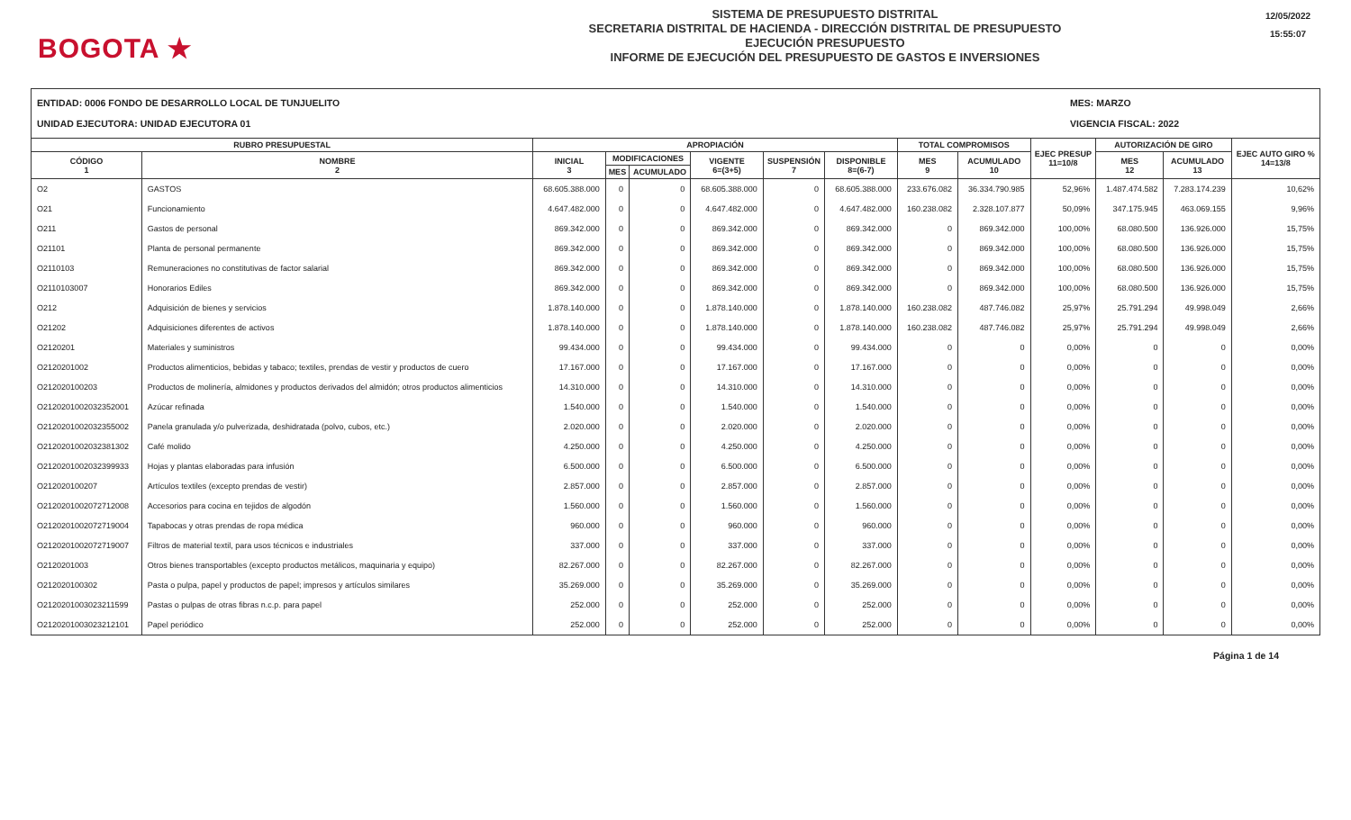BOGOTA ★
SISTEMA DE PRESUPUESTO DISTRITAL
SECRETARIA DISTRITAL DE HACIENDA - DIRECCIÓN DISTRITAL DE PRESUPUESTO
EJECUCIÓN PRESUPUESTO
INFORME DE EJECUCIÓN DEL PRESUPUESTO DE GASTOS E INVERSIONES
12/05/2022
15:55:07
ENTIDAD: 0006 FONDO DE DESARROLLO LOCAL DE TUNJUELITO
UNIDAD EJECUTORA: UNIDAD EJECUTORA 01
MES: MARZO
VIGENCIA FISCAL: 2022
| RUBRO PRESUPUESTAL | | APROPIACIÓN | | | | | | TOTAL COMPROMISOS | | EJEC PRESUP 11=10/8 | AUTORIZACIÓN DE GIRO | | EJEC AUTO GIRO % 14=13/8 |
| --- | --- | --- | --- | --- | --- | --- | --- | --- | --- | --- | --- | --- | --- |
| CÓDIGO 1 | NOMBRE 2 | INICIAL 3 | MODIFICACIONES | | VIGENTE 6=(3+5) | SUSPENSIÓN 7 | DISPONIBLE 8=(6-7) | MES 9 | ACUMULADO 10 | | MES 12 | ACUMULADO 13 | |
| | | | MES | ACUMULADO | | | | | | | | | |
| O2 | GASTOS | 68.605.388.000 | 0 | 0 | 68.605.388.000 | 0 | 68.605.388.000 | 233.676.082 | 36.334.790.985 | 52,96% | 1.487.474.582 | 7.283.174.239 | 10,62% |
| O21 | Funcionamiento | 4.647.482.000 | 0 | 0 | 4.647.482.000 | 0 | 4.647.482.000 | 160.238.082 | 2.328.107.877 | 50,09% | 347.175.945 | 463.069.155 | 9,96% |
| O211 | Gastos de personal | 869.342.000 | 0 | 0 | 869.342.000 | 0 | 869.342.000 | 0 | 869.342.000 | 100,00% | 68.080.500 | 136.926.000 | 15,75% |
| O21101 | Planta de personal permanente | 869.342.000 | 0 | 0 | 869.342.000 | 0 | 869.342.000 | 0 | 869.342.000 | 100,00% | 68.080.500 | 136.926.000 | 15,75% |
| O2110103 | Remuneraciones no constitutivas de factor salarial | 869.342.000 | 0 | 0 | 869.342.000 | 0 | 869.342.000 | 0 | 869.342.000 | 100,00% | 68.080.500 | 136.926.000 | 15,75% |
| O2110103007 | Honorarios Ediles | 869.342.000 | 0 | 0 | 869.342.000 | 0 | 869.342.000 | 0 | 869.342.000 | 100,00% | 68.080.500 | 136.926.000 | 15,75% |
| O212 | Adquisición de bienes y servicios | 1.878.140.000 | 0 | 0 | 1.878.140.000 | 0 | 1.878.140.000 | 160.238.082 | 487.746.082 | 25,97% | 25.791.294 | 49.998.049 | 2,66% |
| O21202 | Adquisiciones diferentes de activos | 1.878.140.000 | 0 | 0 | 1.878.140.000 | 0 | 1.878.140.000 | 160.238.082 | 487.746.082 | 25,97% | 25.791.294 | 49.998.049 | 2,66% |
| O2120201 | Materiales y suministros | 99.434.000 | 0 | 0 | 99.434.000 | 0 | 99.434.000 | 0 | 0 | 0,00% | 0 | 0 | 0,00% |
| O2120201002 | Productos alimenticios, bebidas y tabaco; textiles, prendas de vestir y productos de cuero | 17.167.000 | 0 | 0 | 17.167.000 | 0 | 17.167.000 | 0 | 0 | 0,00% | 0 | 0 | 0,00% |
| O212020100203 | Productos de molinería, almidones y productos derivados del almidón; otros productos alimenticios | 14.310.000 | 0 | 0 | 14.310.000 | 0 | 14.310.000 | 0 | 0 | 0,00% | 0 | 0 | 0,00% |
| O2120201002032352001 | Azúcar refinada | 1.540.000 | 0 | 0 | 1.540.000 | 0 | 1.540.000 | 0 | 0 | 0,00% | 0 | 0 | 0,00% |
| O2120201002032355002 | Panela granulada y/o pulverizada, deshidratada (polvo, cubos, etc.) | 2.020.000 | 0 | 0 | 2.020.000 | 0 | 2.020.000 | 0 | 0 | 0,00% | 0 | 0 | 0,00% |
| O2120201002032381302 | Café molido | 4.250.000 | 0 | 0 | 4.250.000 | 0 | 4.250.000 | 0 | 0 | 0,00% | 0 | 0 | 0,00% |
| O2120201002032399933 | Hojas y plantas elaboradas para infusión | 6.500.000 | 0 | 0 | 6.500.000 | 0 | 6.500.000 | 0 | 0 | 0,00% | 0 | 0 | 0,00% |
| O212020100207 | Artículos textiles (excepto prendas de vestir) | 2.857.000 | 0 | 0 | 2.857.000 | 0 | 2.857.000 | 0 | 0 | 0,00% | 0 | 0 | 0,00% |
| O2120201002072712008 | Accesorios para cocina en tejidos de algodón | 1.560.000 | 0 | 0 | 1.560.000 | 0 | 1.560.000 | 0 | 0 | 0,00% | 0 | 0 | 0,00% |
| O2120201002072719004 | Tapabocas y otras prendas de ropa médica | 960.000 | 0 | 0 | 960.000 | 0 | 960.000 | 0 | 0 | 0,00% | 0 | 0 | 0,00% |
| O2120201002072719007 | Filtros de material textil, para usos técnicos e industriales | 337.000 | 0 | 0 | 337.000 | 0 | 337.000 | 0 | 0 | 0,00% | 0 | 0 | 0,00% |
| O2120201003 | Otros bienes transportables (excepto productos metálicos, maquinaria y equipo) | 82.267.000 | 0 | 0 | 82.267.000 | 0 | 82.267.000 | 0 | 0 | 0,00% | 0 | 0 | 0,00% |
| O212020100302 | Pasta o pulpa, papel y productos de papel; impresos y artículos similares | 35.269.000 | 0 | 0 | 35.269.000 | 0 | 35.269.000 | 0 | 0 | 0,00% | 0 | 0 | 0,00% |
| O2120201003023211599 | Pastas o pulpas de otras fibras n.c.p. para papel | 252.000 | 0 | 0 | 252.000 | 0 | 252.000 | 0 | 0 | 0,00% | 0 | 0 | 0,00% |
| O2120201003023212101 | Papel periódico | 252.000 | 0 | 0 | 252.000 | 0 | 252.000 | 0 | 0 | 0,00% | 0 | 0 | 0,00% |
Página 1 de 14